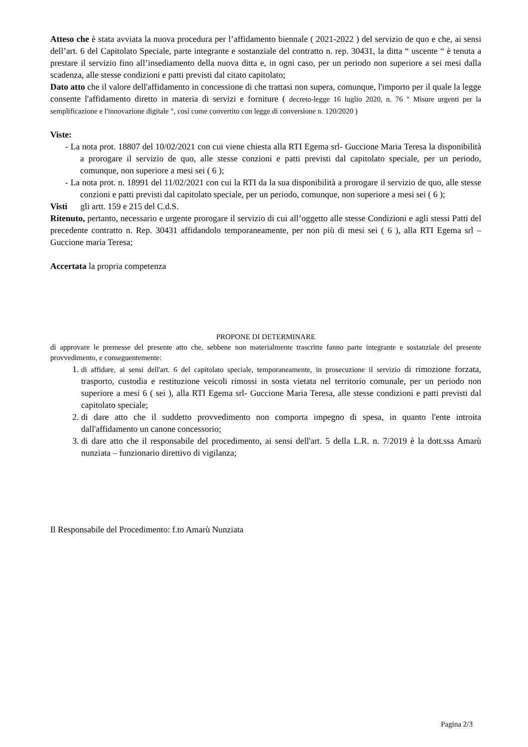Atteso che è stata avviata la nuova procedura per l’affidamento biennale ( 2021-2022 ) del servizio de quo e che, ai sensi dell’art. 6 del Capitolato Speciale, parte integrante e sostanziale del contratto n. rep. 30431, la ditta “ uscente “ è tenuta a prestare il servizio fino all’insediamento della nuova ditta e, in ogni caso, per un periodo non superiore a sei mesi dalla scadenza, alle stesse condizioni e patti previsti dal citato capitolato;
Dato atto che il valore dell'affidamento in concessione di che trattasi non supera, comunque, l'importo per il quale la legge consente l'affidamento diretto in materia di servizi e forniture ( decreto-legge 16 luglio 2020, n. 76 " Misure urgenti per la semplificazione e l'innovazione digitale ", così come convertito con legge di conversione n. 120/2020 )
Viste:
- La nota prot. 18807 del 10/02/2021 con cui viene chiesta alla RTI Egema srl- Guccione Maria Teresa la disponibilità a prorogare il servizio de quo, alle stesse conzioni e patti previsti dal capitolato speciale, per un periodo, comunque, non superiore a mesi sei ( 6 );
- La nota prot. n. 18991 del 11/02/2021 con cui la RTI da la sua disponibilità a prorogare il servizio de quo, alle stesse conzioni e patti previsti dal capitolato speciale, per un periodo, comunque, non superiore a mesi sei ( 6 );
Visti gli artt. 159 e 215 del C.d.S.
Ritenuto, pertanto, necessario e urgente prorogare il servizio di cui all’oggetto alle stesse Condizioni e agli stessi Patti del precedente contratto n. Rep. 30431 affidandolo temporaneamente, per non più di mesi sei ( 6 ), alla RTI Egema srl – Guccione maria Teresa;
Accertata la propria competenza
PROPONE DI DETERMINARE
di approvare le premesse del presente atto che, sebbene non materialmente trascritte fanno parte integrante e sostanziale del presente provvedimento, e conseguentemente:
1. di affidare, ai sensi dell'art. 6 del capitolato speciale, temporaneamente, in prosecuzione il servizio di rimozione forzata, trasporto, custodia e restituzione veicoli rimossi in sosta vietata nel territorio comunale, per un periodo non superiore a mesi 6 ( sei ), alla RTI Egema srl- Guccione Maria Teresa, alle stesse condizioni e patti previsti dal capitolato speciale;
2. di dare atto che il suddetto provvedimento non comporta impegno di spesa, in quanto l'ente introita dall'affidamento un canone concessorio;
3. di dare atto che il responsabile del procedimento, ai sensi dell'art. 5 della L.R. n. 7/2019 è la dott.ssa Amarù nunziata – funzionario direttivo di vigilanza;
Il Responsabile del Procedimento: f.to Amarù Nunziata
Pagina 2/3